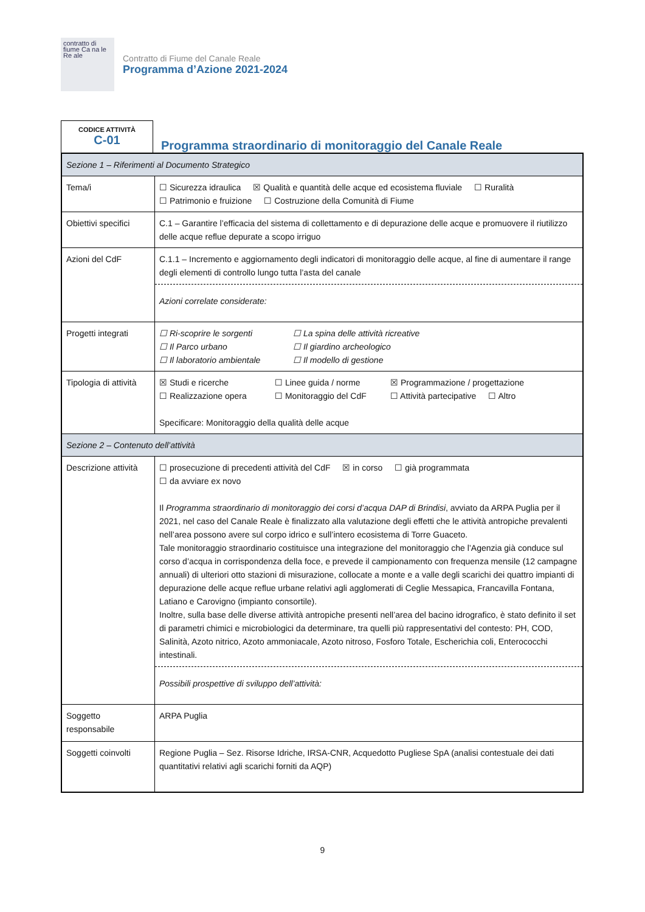contratto di fiume Ca na le Re ale
Contratto di Fiume del Canale Reale
Programma d’Azione 2021-2024
CODICE ATTIVITÀ
C-01
Programma straordinario di monitoraggio del Canale Reale
| Sezione 1 – Riferimenti al Documento Strategico | |
| Tema/i | ☐ Sicurezza idraulica ☒ Qualità e quantità delle acque ed ecosistema fluviale ☐ Ruralità ☐ Patrimonio e fruizione ☐ Costruzione della Comunità di Fiume |
| Obiettivi specifici | C.1 – Garantire l’efficacia del sistema di collettamento e di depurazione delle acque e promuovere il riutilizzo delle acque reflue depurate a scopo irriguo |
| Azioni del CdF | C.1.1 – Incremento e aggiornamento degli indicatori di monitoraggio delle acque, al fine di aumentare il range degli elementi di controllo lungo tutta l’asta del canale Azioni correlate considerate: |
| Progetti integrati | ☐ Ri-scoprire le sorgenti ☐ La spina delle attività ricreative ☐ Il Parco urbano ☐ Il giardino archeologico ☐ Il laboratorio ambientale ☐ Il modello di gestione |
| Tipologia di attività | ☒ Studi e ricerche ☐ Linee guida / norme ☒ Programmazione / progettazione ☐ Realizzazione opera ☐ Monitoraggio del CdF ☐ Attività partecipative ☐ Altro Specificare: Monitoraggio della qualità delle acque |
| Sezione 2 – Contenuto dell’attività | |
| Descrizione attività | ☐ prosecuzione di precedenti attività del CdF ☒ in corso ☐ già programmata ☐ da avviare ex novo Il Programma straordinario di monitoraggio dei corsi d’acqua DAP di Brindisi , avviato da ARPA Puglia per il 2021, nel caso del Canale Reale è finalizzato alla valutazione degli effetti che le attività antropiche prevalenti nell’area possono avere sul corpo idrico e sull’intero ecosistema di Torre Guaceto. Tale monitoraggio straordinario costituisce una integrazione del monitoraggio che l’Agenzia già conduce sul corso d’acqua in corrispondenza della foce, e prevede il campionamento con frequenza mensile (12 campagne annuali) di ulteriori otto stazioni di misurazione, collocate a monte e a valle degli scarichi dei quattro impianti di depurazione delle acque reflue urbane relativi agli agglomerati di Ceglie Messapica, Francavilla Fontana, Latiano e Carovigno (impianto consortile). Inoltre, sulla base delle diverse attività antropiche presenti nell’area del bacino idrografico, è stato definito il set di parametri chimici e microbiologici da determinare, tra quelli più rappresentativi del contesto: PH, COD, Salinità, Azoto nitrico, Azoto ammoniacale, Azoto nitroso, Fosforo Totale, Escherichia coli, Enterococchi intestinali. Possibili prospettive di sviluppo dell’attività: |
| Soggetto responsabile | ARPA Puglia |
| Soggetti coinvolti | Regione Puglia – Sez. Risorse Idriche, IRSA-CNR, Acquedotto Pugliese SpA (analisi contestuale dei dati quantitativi relativi agli scarichi forniti da AQP) |
9